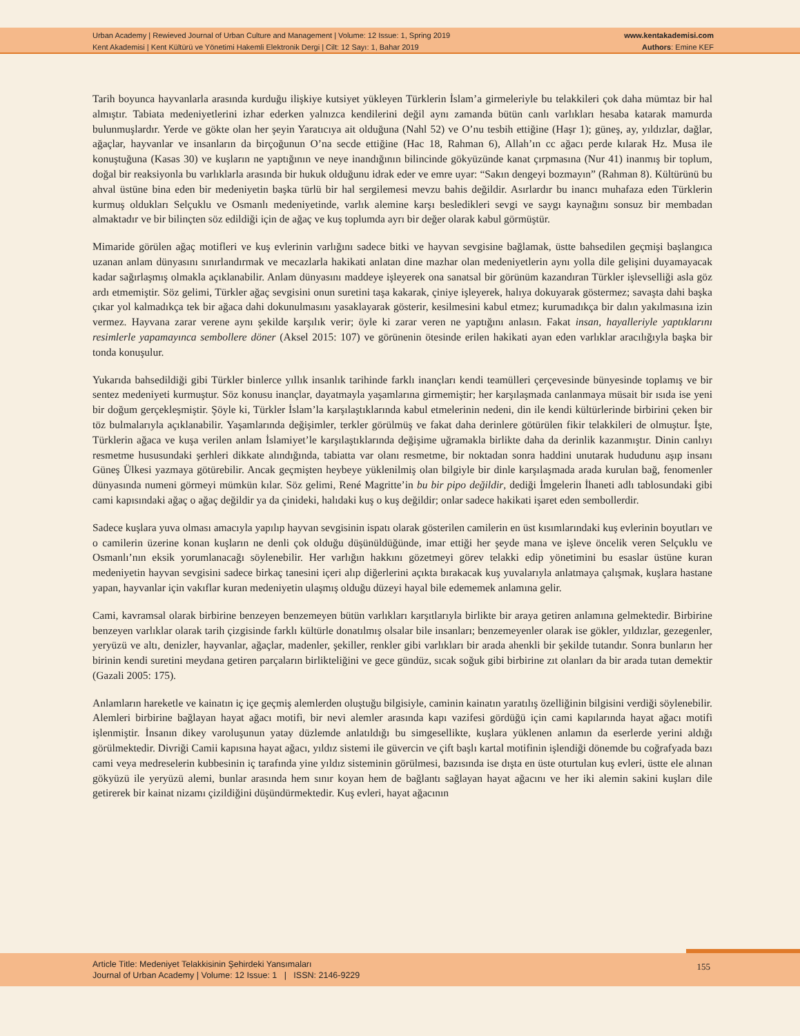Urban Academy | Rewieved Journal of Urban Culture and Management | Volume: 12 Issue: 1, Spring 2019
Kent Akademisi | Kent Kültürü ve Yönetimi Hakemli Elektronik Dergi | Cilt: 12 Sayı: 1, Bahar 2019
www.kentakademisi.com
Authors: Emine KEF
Tarih boyunca hayvanlarla arasında kurduğu ilişkiye kutsiyet yükleyen Türklerin İslam’a girmeleriyle bu telakkileri çok daha mümtaz bir hal almıştır. Tabiata medeniyetlerini izhar ederken yalnızca kendilerini değil aynı zamanda bütün canlı varlıkları hesaba katarak mamurda bulunmuşlardır. Yerde ve gökte olan her şeyin Yaratıcıya ait olduğuna (Nahl 52) ve O’nu tesbih ettiğine (Haşr 1); güneş, ay, yıldızlar, dağlar, ağaçlar, hayvanlar ve insanların da birçoğunun O’na secde ettiğine (Hac 18, Rahman 6), Allah’ın cc ağacı perde kılarak Hz. Musa ile konuştuğuna (Kasas 30) ve kuşların ne yaptığının ve neye inandığının bilincinde gökyüzünde kanat çırpmasına (Nur 41) inanmış bir toplum, doğal bir reaksiyonla bu varlıklarla arasında bir hukuk olduğunu idrak eder ve emre uyar: “Sakın dengeyi bozmayın” (Rahman 8). Kültürünü bu ahval üstüne bina eden bir medeniyetin başka türlü bir hal sergilemesi mevzu bahis değildir. Asırlardır bu inancı muhafaza eden Türklerin kurmuş oldukları Selçuklu ve Osmanlı medeniyetinde, varlık alemine karşı besledikleri sevgi ve saygı kaynağını sonsuz bir membadan almaktadır ve bir bilinçten söz edildiği için de ağaç ve kuş toplumda ayrı bir değer olarak kabul görmüştür.
Mimaride görülen ağaç motifleri ve kuş evlerinin varlığını sadece bitki ve hayvan sevgisine bağlamak, üstte bahsedilen geçmişi başlangıca uzanan anlam dünyasını sınırlandırmak ve mecazlarla hakikati anlatan dine mazhar olan medeniyetlerin aynı yolla dile gelişini duyamayacak kadar sağırlaşmış olmakla açıklanabilir. Anlam dünyasını maddeye işleyerek ona sanatsal bir görünüm kazandıran Türkler işlevselliği asla göz ardı etmemiştir. Söz gelimi, Türkler ağaç sevgisini onun suretini taşa kakarak, çiniye işleyerek, halıya dokuyarak göstermez; savaşta dahi başka çıkar yol kalmadıkça tek bir ağaca dahi dokunulmasını yasaklayarak gösterir, kesilmesini kabul etmez; kurumadıkça bir dalın yakılmasına izin vermez. Hayvana zarar verene aynı şekilde karşılık verir; öyle ki zarar veren ne yaptığını anlasın. Fakat insan, hayalleriyle yaptıklarını resimlerle yapamayınca sembollere döner (Aksel 2015: 107) ve görünenin ötesinde erilen hakikati ayan eden varlıklar aracılığıyla başka bir tonda konuşulur.
Yukarıda bahsedildiği gibi Türkler binlerce yıllık insanlık tarihinde farklı inançları kendi teamülleri çerçevesinde bünyesinde toplamış ve bir sentez medeniyeti kurmuştur. Söz konusu inançlar, dayatmayla yaşamlarına girmemiştir; her karşılaşmada canlanmaya müsait bir ısıda ise yeni bir doğum gerçekleşmiştir. Şöyle ki, Türkler İslam’la karşılaştıklarında kabul etmelerinin nedeni, din ile kendi kültürlerinde birbirini çeken bir töz bulmalarıyla açıklanabilir. Yaşamlarında değişimler, terkler görülmüş ve fakat daha derinlere götürülen fikir telakkileri de olmuştur. İşte, Türklerin ağaca ve kuşa verilen anlam İslamiyet’le karşılaştıklarında değişime uğramakla birlikte daha da derinlik kazanmıştır. Dinin canlıyı resmetme hususundaki şerhleri dikkate alındığında, tabiatta var olanı resmetme, bir noktadan sonra haddini unutarak hududunu aşıp insanı Güneş Ülkesi yazmaya götürebilir. Ancak geçmişten heybeye yüklenilmiş olan bilgiyle bir dinle karşılaşmada arada kurulan bağ, fenomenler dünyasında numeni görmeyi mümkün kılar. Söz gelimi, René Magritte’in bu bir pipo değildir, dediği İmgelerin İhaneti adlı tablosundaki gibi cami kapısındaki ağaç o ağaç değildir ya da çinideki, halıdaki kuş o kuş değildir; onlar sadece hakikati işaret eden sembollerdir.
Sadece kuşlara yuva olması amacıyla yapılıp hayvan sevgisinin ispatı olarak gösterilen camilerin en üst kısımlarındaki kuş evlerinin boyutları ve o camilerin üzerine konan kuşların ne denli çok olduğu düşünüldüğünde, imar ettiği her şeyde mana ve işleve öncelik veren Selçuklu ve Osmanlı’nın eksik yorumlanacağı söylenebilir. Her varlığın hakkını gözetmeyi görev telakki edip yönetimini bu esaslar üstüne kuran medeniyetin hayvan sevgisini sadece birkaç tanesini içeri alıp diğerlerini açıkta bırakacak kuş yuvalarıyla anlatmaya çalışmak, kuşlara hastane yapan, hayvanlar için vakıflar kuran medeniyetin ulaşmış olduğu düzeyi hayal bile edememek anlamına gelir.
Cami, kavramsal olarak birbirine benzeyen benzemeyen bütün varlıkları karşıtlarıyla birlikte bir araya getiren anlamına gelmektedir. Birbirine benzeyen varlıklar olarak tarih çizgisinde farklı kültürle donatılmış olsalar bile insanları; benzemeyenler olarak ise gökler, yıldızlar, gezegenler, yeryüzü ve altı, denizler, hayvanlar, ağaçlar, madenler, şekiller, renkler gibi varlıkları bir arada ahenkli bir şekilde tutandır. Sonra bunların her birinin kendi suretini meydana getiren parçaların birlikteliğini ve gece gündüz, sıcak soğuk gibi birbirine zıt olanları da bir arada tutan demektir (Gazali 2005: 175).
Anlamların hareketle ve kainatın iç içe geçmiş alemlerden oluştuğu bilgisiyle, caminin kainatın yaratılış özelliğinin bilgisini verdiği söylenebilir. Alemleri birbirine bağlayan hayat ağacı motifi, bir nevi alemler arasında kapı vazifesi gördüğü için cami kapılarında hayat ağacı motifi işlenmiştir. İnsanın dikey varoluşunun yatay düzlemde anlatıldığı bu simgesellikte, kuşlara yüklenen anlamın da eserlerde yerini aldığı görülmektedir. Divriği Camii kapısına hayat ağacı, yıldız sistemi ile güvercin ve çift başlı kartal motifinin işlendiği dönemde bu coğrafyada bazı cami veya medreselerin kubbesinin iç tarafında yine yıldız sisteminin görülmesi, bazısında ise dışta en üste oturtulan kuş evleri, üstte ele alınan gökyüzü ile yeryüzü alemi, bunlar arasında hem sınır koyan hem de bağlantı sağlayan hayat ağacını ve her iki alemin sakini kuşları dile getirerek bir kainat nizamı çizildiğini düşündürmektedir. Kuş evleri, hayat ağacının
Article Title: Medeniyet Telakkisinin Şehirdeki Yansımaları
Journal of Urban Academy | Volume: 12 Issue: 1 | ISSN: 2146-9229
155